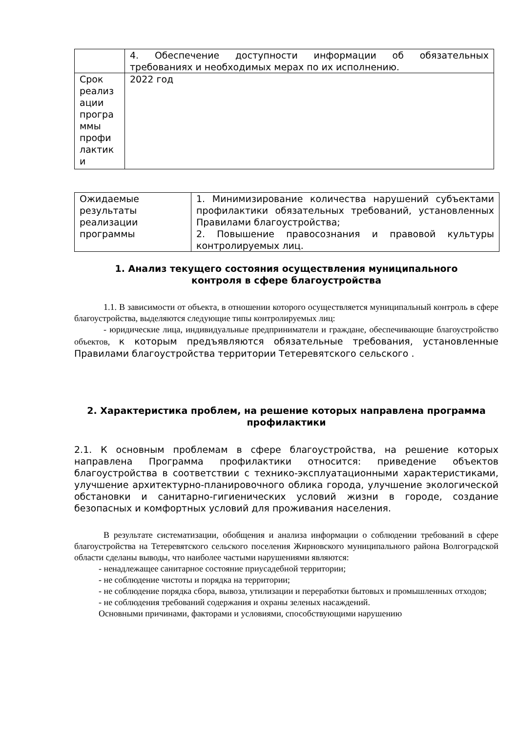| | 4. Обеспечение доступности информации об обязательных требованиях и необходимых мерах по их исполнению. |
| Срок реализ ации програ ммы профи лактик и | 2022 год |
| Ожидаемые результаты реализации программы | 1. Минимизирование количества нарушений субъектами профилактики обязательных требований, установленных Правилами благоустройства; 2. Повышение правосознания и правовой культуры контролируемых лиц. |
1. Анализ текущего состояния осуществления муниципального
контроля в сфере благоустройства
1.1. В зависимости от объекта, в отношении которого осуществляется муниципальный контроль в сфере благоустройства, выделяются следующие типы контролируемых лиц:
- юридические лица, индивидуальные предприниматели и граждане, обеспечивающие благоустройство объектов, к которым предъявляются обязательные требования, установленные Правилами благоустройства территории Тетеревятского сельского .
2. Характеристика проблем, на решение которых направлена программа профилактики
2.1. К основным проблемам в сфере благоустройства, на решение которых направлена Программа профилактики относится: приведение объектов благоустройства в соответствии с технико-эксплуатационными характеристиками, улучшение архитектурно-планировочного облика города, улучшение экологической обстановки и санитарно-гигиенических условий жизни в городе, создание безопасных и комфортных условий для проживания населения.
В результате систематизации, обобщения и анализа информации о соблюдении требований в сфере благоустройства на Тетеревятского сельского поселения Жирновского муниципального района Волгоградской области сделаны выводы, что наиболее частыми нарушениями являются:
- ненадлежащее санитарное состояние приусадебной территории;
- не соблюдение чистоты и порядка на территории;
- не соблюдение порядка сбора, вывоза, утилизации и переработки бытовых и промышленных отходов;
- не соблюдения требований содержания и охраны зеленых насаждений.
Основными причинами, факторами и условиями, способствующими нарушению